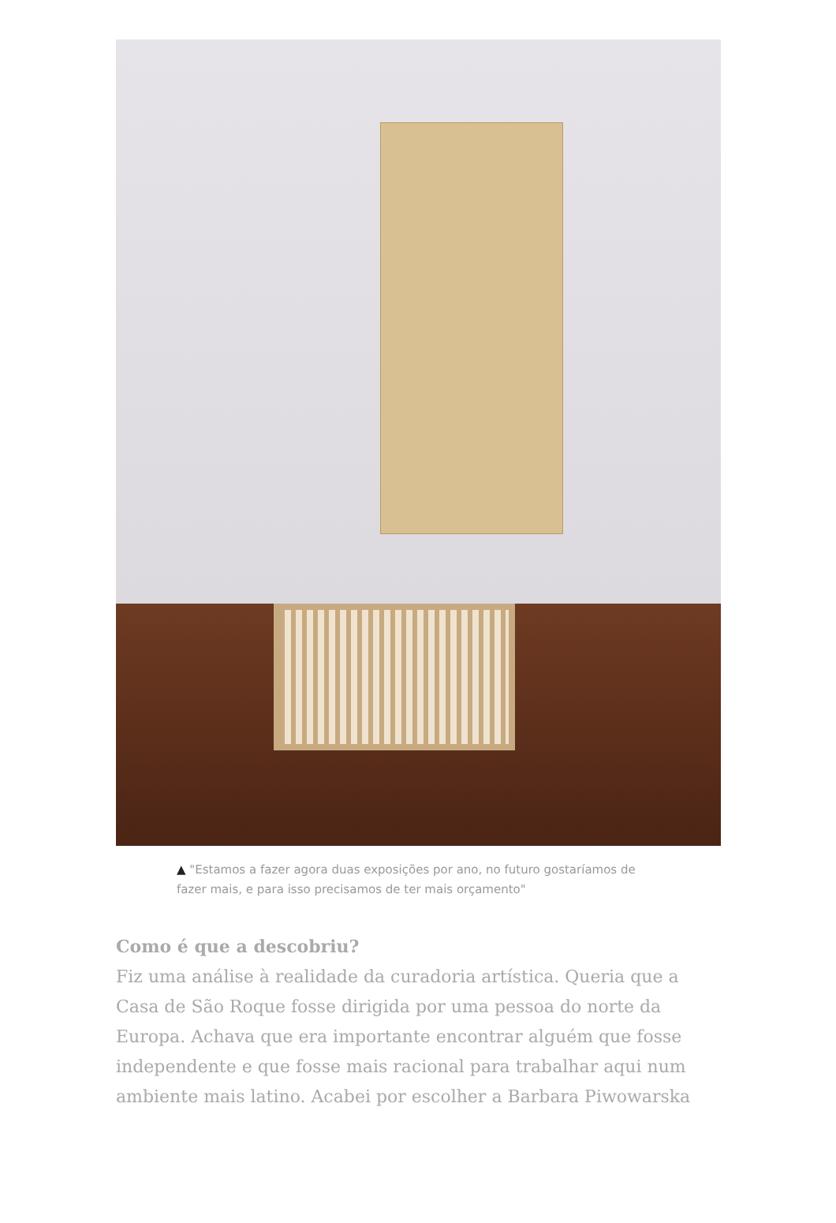▲ "Estamos a fazer agora duas exposições por ano, no futuro gostaríamos de fazer mais, e para isso precisamos de ter mais orçamento"
Como é que a descobriu?
Fiz uma análise à realidade da curadoria artística. Queria que a Casa de São Roque fosse dirigida por uma pessoa do norte da Europa. Achava que era importante encontrar alguém que fosse independente e que fosse mais racional para trabalhar aqui num ambiente mais latino. Acabei por escolher a Barbara Piwowarska